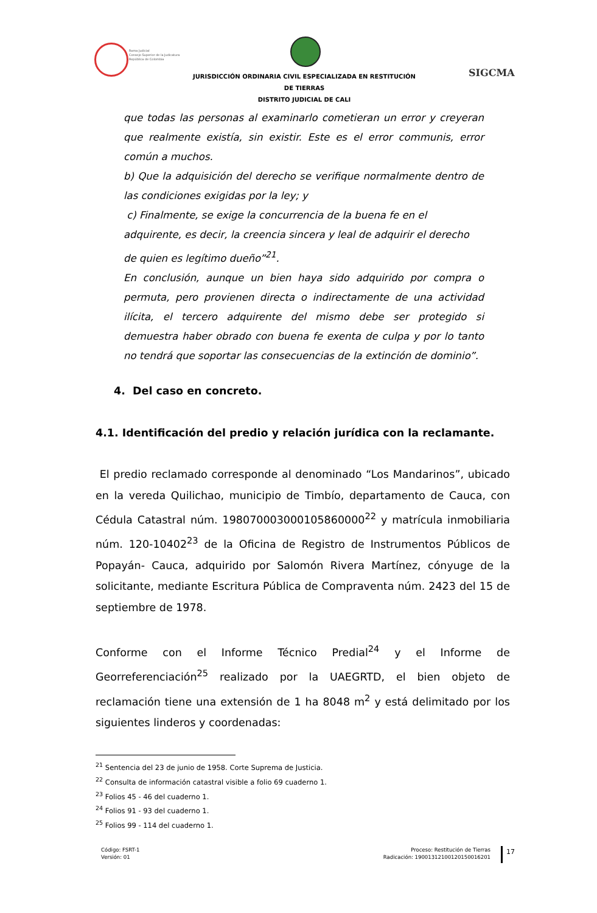Rama Judicial
Consejo Superior de la Judicatura
República de Colombia
JURISDICCIÓN ORDINARIA CIVIL ESPECIALIZADA EN RESTITUCIÓN DE TIERRAS
DISTRITO JUDICIAL DE CALI
SIGCMA
que todas las personas al examinarlo cometieran un error y creyeran que realmente existía, sin existir. Este es el error communis, error común a muchos.
b) Que la adquisición del derecho se verifique normalmente dentro de las condiciones exigidas por la ley; y
c) Finalmente, se exige la concurrencia de la buena fe en el adquirente, es decir, la creencia sincera y leal de adquirir el derecho de quien es legítimo dueño”<sup>21</sup>.
En conclusión, aunque un bien haya sido adquirido por compra o permuta, pero provienen directa o indirectamente de una actividad ilícita, el tercero adquirente del mismo debe ser protegido si demuestra haber obrado con buena fe exenta de culpa y por lo tanto no tendrá que soportar las consecuencias de la extinción de dominio”.
4. Del caso en concreto.
4.1. Identificación del predio y relación jurídica con la reclamante.
El predio reclamado corresponde al denominado “Los Mandarinos”, ubicado en la vereda Quilichao, municipio de Timbío, departamento de Cauca, con Cédula Catastral núm. 198070003000105860000<sup>22</sup> y matrícula inmobiliaria núm. 120-10402<sup>23</sup> de la Oficina de Registro de Instrumentos Públicos de Popayán- Cauca, adquirido por Salomón Rivera Martínez, cónyuge de la solicitante, mediante Escritura Pública de Compraventa núm. 2423 del 15 de septiembre de 1978.
Conforme con el Informe Técnico Predial<sup>24</sup> y el Informe de Georreferenciación<sup>25</sup> realizado por la UAEGRTD, el bien objeto de reclamación tiene una extensión de 1 ha 8048 m<sup>2</sup> y está delimitado por los siguientes linderos y coordenadas:
<sup>21</sup> Sentencia del 23 de junio de 1958. Corte Suprema de Justicia.
<sup>22</sup> Consulta de información catastral visible a folio 69 cuaderno 1.
<sup>23</sup> Folios 45 - 46 del cuaderno 1.
<sup>24</sup> Folios 91 - 93 del cuaderno 1.
<sup>25</sup> Folios 99 - 114 del cuaderno 1.
Código: FSRT-1
Versión: 01
Proceso: Restitución de Tierras
Radicación: 19001312100120150016201
17